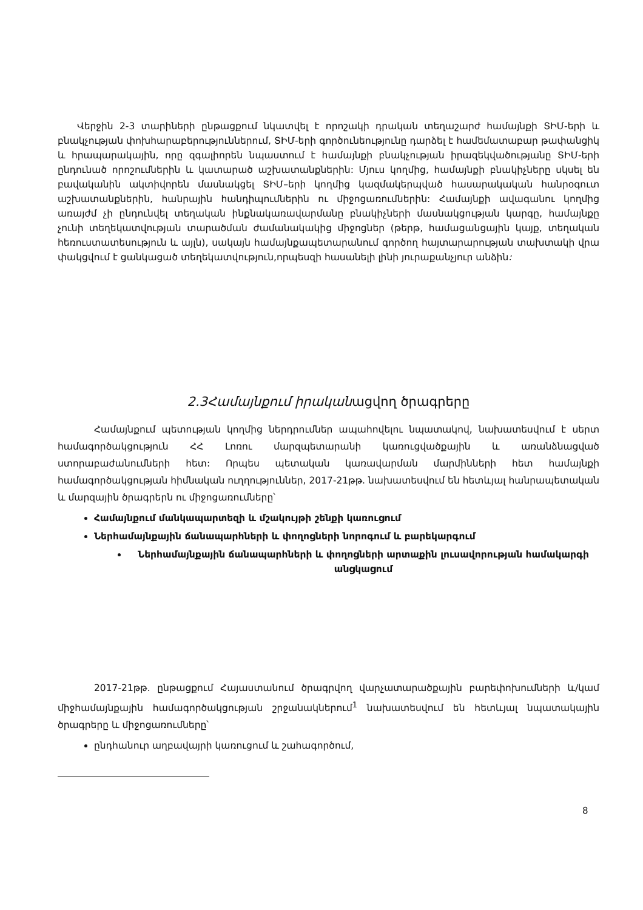Վերջին 2-3 տարիների ընթացքում նկատվել է որոշակի դրական տեղաշարժ համայնքի ՏԻՄ-երի և բնակչության փոխհարաբերություններում, ՏԻՄ-երի գործունեությունը դարձել է համեմատաբար թափանցիկ և հրապարակային, որը զգալիորեն նպաստում է համայնքի բնակչության իրազեկվածությանը ՏԻՄ-երի ընդունած որոշումներին և կատարած աշխատանքներին: Մյուս կողմից, համայնքի բնակիչները սկսել են բավականին ակտիվորեն մասնակցել ՏԻՄ–երի կողմից կազմակերպված հասարակական հանրօգուտ աշխատանքներին, հանրային հանդիպումներին ու միջոցառումներին: Համայնքի ավագանու կողմից առայժմ չի ընդունվել տեղական ինքնակառավարմանը բնակիչների մասնակցության կարգը, համայնքը չունի տեղեկատվության տարածման ժամանակակից միջոցներ (թերթ, համացանցային կայք, տեղական հեռուստատեսություն և այլն), սակայն համայնքապետարանում գործող հայտարարության տախտակի վրա փակցվում է ցանկացած տեղեկատվություն,որպեսզի հասանելի լինի յուրաքանչյուր անձին:
2.3Համայնքում իրականացվող ծրագրերը
Համայնքում պետության կողմից ներդրումներ ապահովելու նպատակով, նախատեսվում է սերտ համագործակցություն ՀՀ Լոռու մարզպետարանի կառուցվածքային և առանձնացված ստորաբաժանումների հետ: Որպես պետական կառավարման մարմինների հետ համայնքի համագործակցության հիմնական ուղղություններ, 2017-21թթ. նախատեսվում են հետևյալ հանրապետական և մարզային ծրագրերն ու միջոցառումները՝
Համայնքում մանկապարտեզի և մշակույթի շենքի կառուցում
Ներհամայնքային ճանապարհների և փողոցների նորոգում և բարեկարգում
Ներհամայնքային ճանապարհների և փողոցների արտաքին լուսավորության համակարգի անցկացում
2017-21թթ. ընթացքում Հայաստանում ծրագրվող վարչատարածքային բարեփոխումների և/կամ միջհամայնքային համագործակցության շրջանակներում<sup>1</sup> նախատեսվում են հետևյալ նպատակային ծրագրերը և միջոցառումները՝
ընդհանուր աղբավայրի կառուցում և շահագործում,
8